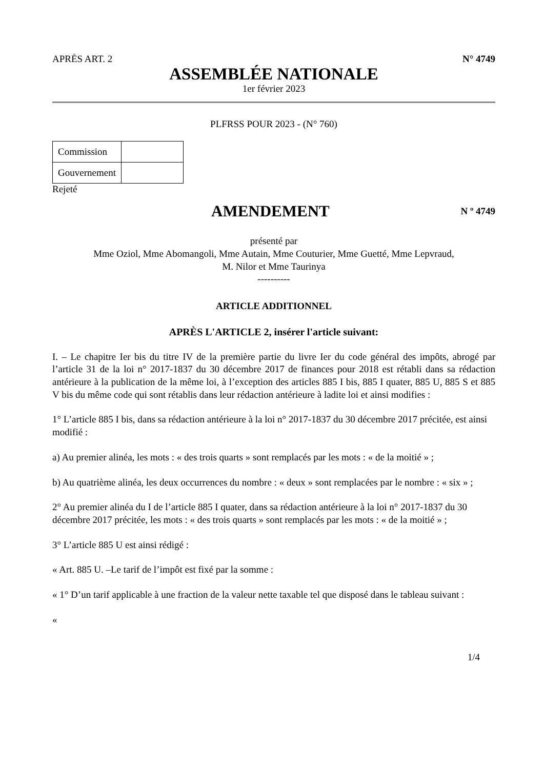APRÈS ART. 2 N° 4749
ASSEMBLÉE NATIONALE
1er février 2023
PLFRSS POUR 2023 - (N° 760)
| Commission | |
| Gouvernement | |
Rejeté
AMENDEMENT
N º 4749
présenté par
Mme Oziol, Mme Abomangoli, Mme Autain, Mme Couturier, Mme Guetté, Mme Lepvraud,
M. Nilor et Mme Taurinya
----------
ARTICLE ADDITIONNEL
APRÈS L'ARTICLE 2, insérer l'article suivant:
I. – Le chapitre Ier bis du titre IV de la première partie du livre Ier du code général des impôts, abrogé par l’article 31 de la loi n° 2017-1837 du 30 décembre 2017 de finances pour 2018 est rétabli dans sa rédaction antérieure à la publication de la même loi, à l’exception des articles 885 I bis, 885 I quater, 885 U, 885 S et 885 V bis du même code qui sont rétablis dans leur rédaction antérieure à ladite loi et ainsi modifies :
1° L’article 885 I bis, dans sa rédaction antérieure à la loi n° 2017-1837 du 30 décembre 2017 précitée, est ainsi modifié :
a) Au premier alinéa, les mots : « des trois quarts » sont remplacés par les mots : « de la moitié » ;
b) Au quatrième alinéa, les deux occurrences du nombre : « deux » sont remplacées par le nombre : « six » ;
2° Au premier alinéa du I de l’article 885 I quater, dans sa rédaction antérieure à la loi n° 2017-1837 du 30 décembre 2017 précitée, les mots : « des trois quarts » sont remplacés par les mots : « de la moitié » ;
3° L’article 885 U est ainsi rédigé :
« Art. 885 U. –Le tarif de l’impôt est fixé par la somme :
« 1° D’un tarif applicable à une fraction de la valeur nette taxable tel que disposé dans le tableau suivant :
«
1/4